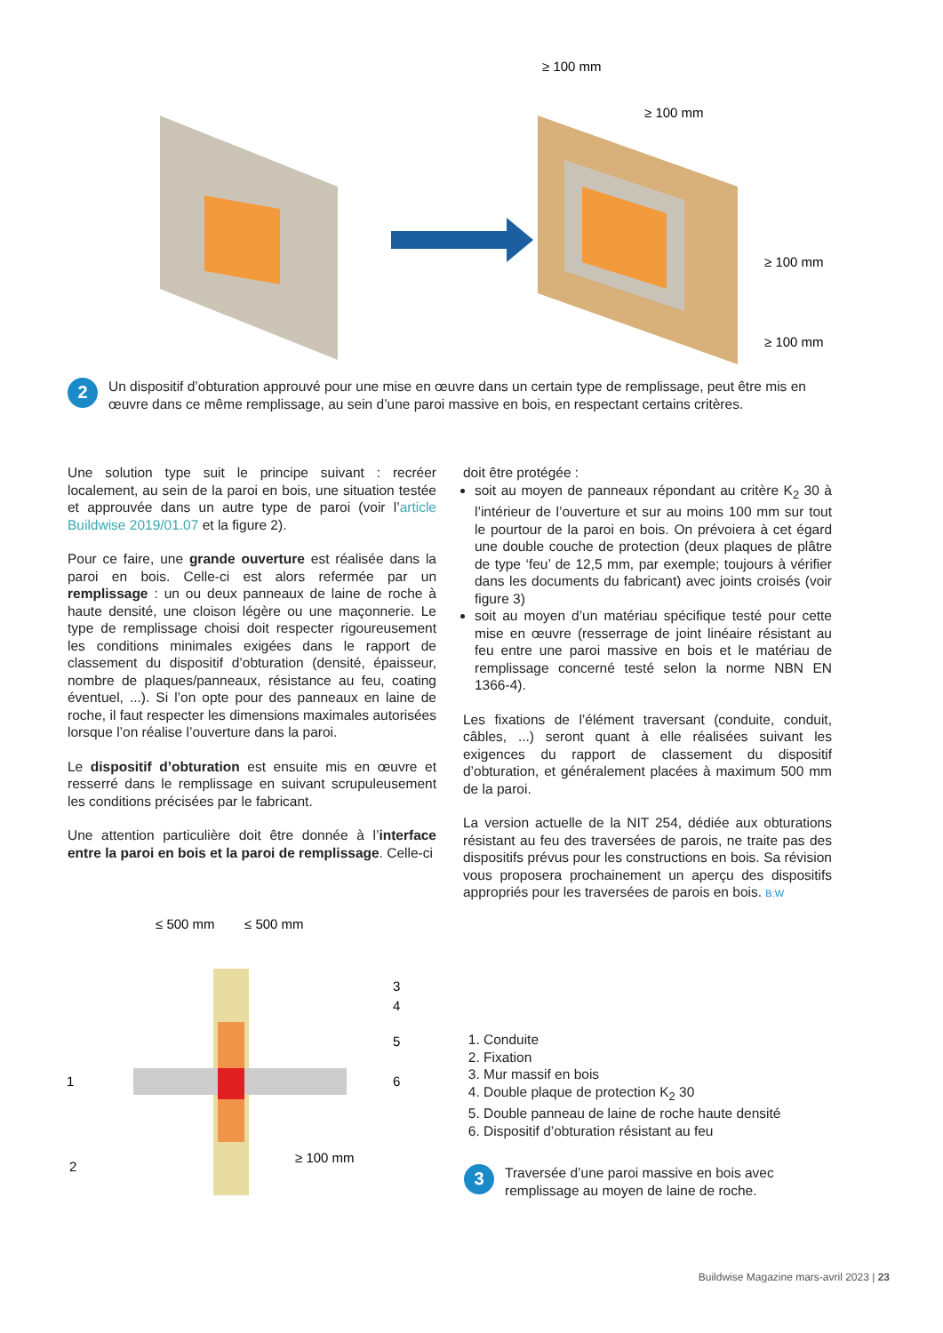≥ 100 mm
≥ 100 mm
≥ 100 mm
≥ 100 mm
2
Un dispositif d’obturation approuvé pour une mise en œuvre dans un certain type de remplissage, peut être mis en œuvre dans ce même remplissage, au sein d’une paroi massive en bois, en respectant certains critères.
Une solution type suit le principe suivant : recréer localement, au sein de la paroi en bois, une situation testée et approuvée dans un autre type de paroi (voir l’article Buildwise 2019/01.07 et la figure 2).
Pour ce faire, une grande ouverture est réalisée dans la paroi en bois. Celle-ci est alors refermée par un remplissage : un ou deux panneaux de laine de roche à haute densité, une cloison légère ou une maçonnerie. Le type de remplissage choisi doit respecter rigoureusement les conditions minimales exigées dans le rapport de classement du dispositif d’obturation (densité, épaisseur, nombre de plaques/panneaux, résistance au feu, coating éventuel, ...). Si l’on opte pour des panneaux en laine de roche, il faut respecter les dimensions maximales autorisées lorsque l’on réalise l’ouverture dans la paroi.
Le dispositif d’obturation est ensuite mis en œuvre et resserré dans le remplissage en suivant scrupuleusement les conditions précisées par le fabricant.
Une attention particulière doit être donnée à l’interface entre la paroi en bois et la paroi de remplissage. Celle-ci
doit être protégée :
soit au moyen de panneaux répondant au critère K<sub>2</sub> 30 à l’intérieur de l’ouverture et sur au moins 100 mm sur tout le pourtour de la paroi en bois. On prévoiera à cet égard une double couche de protection (deux plaques de plâtre de type ‘feu’ de 12,5 mm, par exemple; toujours à vérifier dans les documents du fabricant) avec joints croisés (voir figure 3)
soit au moyen d’un matériau spécifique testé pour cette mise en œuvre (resserrage de joint linéaire résistant au feu entre une paroi massive en bois et le matériau de remplissage concerné testé selon la norme NBN EN 1366-4).
Les fixations de l’élément traversant (conduite, conduit, câbles, ...) seront quant à elle réalisées suivant les exigences du rapport de classement du dispositif d’obturation, et généralement placées à maximum 500 mm de la paroi.
La version actuelle de la NIT 254, dédiée aux obturations résistant au feu des traversées de parois, ne traite pas des dispositifs prévus pour les constructions en bois. Sa révision vous proposera prochainement un aperçu des dispositifs appropriés pour les traversées de parois en bois. B:W
≤ 500 mm
≤ 500 mm
1
2
3
4
5
6
≥ 100 mm
1. Conduite
2. Fixation
3. Mur massif en bois
4. Double plaque de protection K<sub>2</sub> 30
5. Double panneau de laine de roche haute densité
6. Dispositif d’obturation résistant au feu
3
Traversée d’une paroi massive en bois avec remplissage au moyen de laine de roche.
Buildwise Magazine mars-avril 2023 | 23